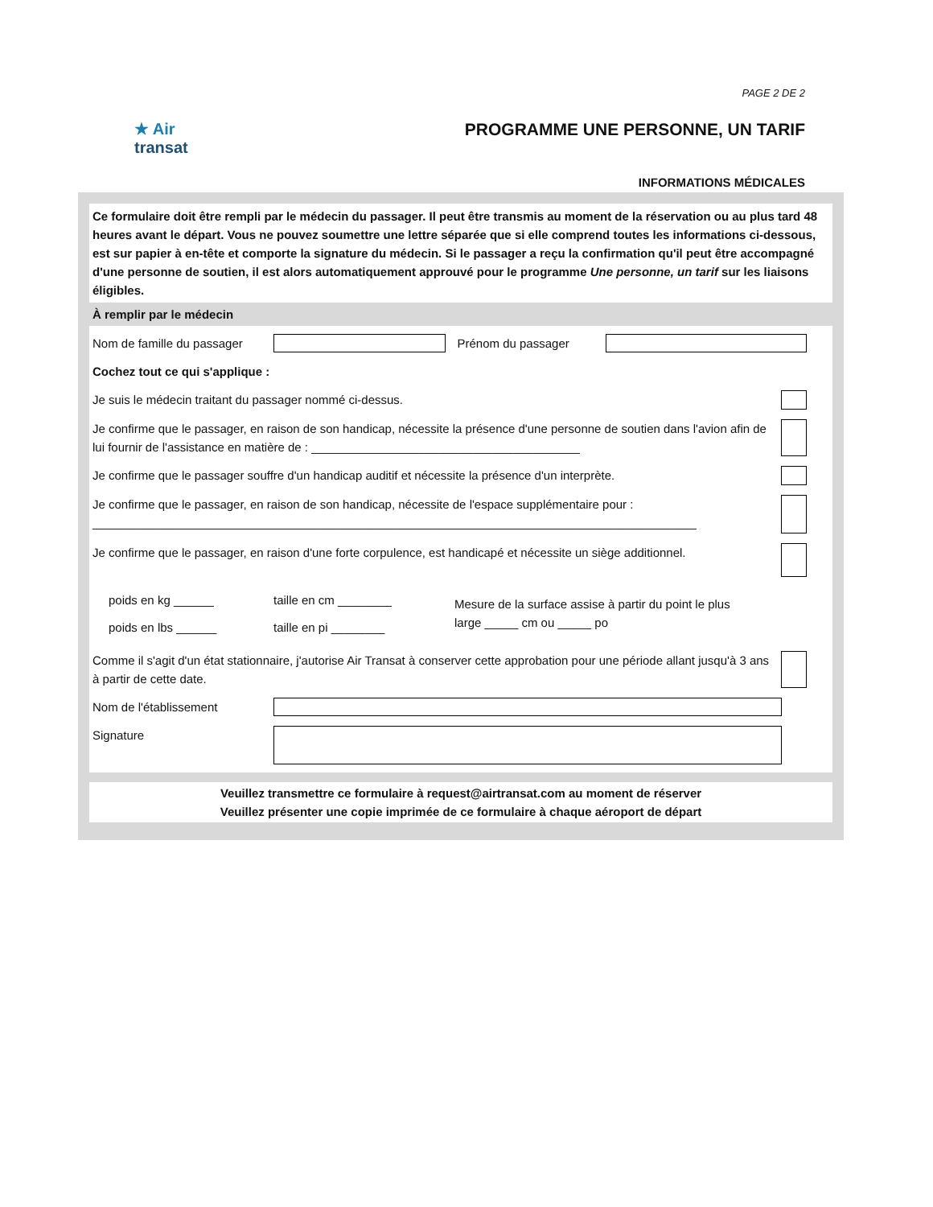PAGE 2 DE 2
★ Air
transat
PROGRAMME UNE PERSONNE, UN TARIF
INFORMATIONS MÉDICALES
Ce formulaire doit être rempli par le médecin du passager. Il peut être transmis au moment de la réservation ou au plus tard 48 heures avant le départ. Vous ne pouvez soumettre une lettre séparée que si elle comprend toutes les informations ci-dessous, est sur papier à en-tête et comporte la signature du médecin. Si le passager a reçu la confirmation qu'il peut être accompagné d'une personne de soutien, il est alors automatiquement approuvé pour le programme Une personne, un tarif sur les liaisons éligibles.
À remplir par le médecin
Nom de famille du passager
Prénom du passager
Cochez tout ce qui s'applique :
Je suis le médecin traitant du passager nommé ci-dessus.
Je confirme que le passager, en raison de son handicap, nécessite la présence d'une personne de soutien dans l'avion afin de lui fournir de l'assistance en matière de : ________________________________________
Je confirme que le passager souffre d'un handicap auditif et nécessite la présence d'un interprète.
Je confirme que le passager, en raison de son handicap, nécessite de l'espace supplémentaire pour :
__________________________________________________________________________________________
Je confirme que le passager, en raison d'une forte corpulence, est handicapé et nécessite un siège additionnel.
poids en kg ______
poids en lbs ______
taille en cm ________
taille en pi ________
Mesure de la surface assise à partir du point le plus large _____ cm ou _____ po
Comme il s'agit d'un état stationnaire, j'autorise Air Transat à conserver cette approbation pour une période allant jusqu'à 3 ans à partir de cette date.
Nom de l'établissement
Signature
Veuillez transmettre ce formulaire à request@airtransat.com au moment de réserver
Veuillez présenter une copie imprimée de ce formulaire à chaque aéroport de départ